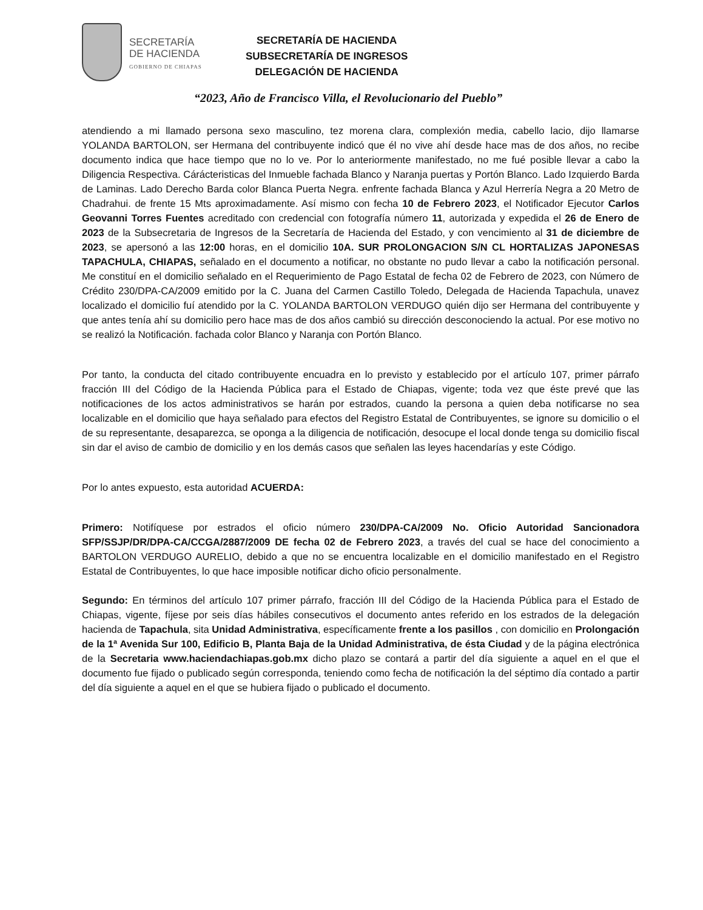SECRETARÍA
DE HACIENDA
GOBIERNO DE CHIAPAS
SECRETARÍA DE HACIENDA
SUBSECRETARÍA DE INGRESOS
DELEGACIÓN DE HACIENDA
“2023, Año de Francisco Villa, el Revolucionario del Pueblo”
atendiendo a mi llamado persona sexo masculino, tez morena clara, complexión media, cabello lacio, dijo llamarse YOLANDA BARTOLON, ser Hermana del contribuyente indicó que él no vive ahí desde hace mas de dos años, no recibe documento indica que hace tiempo que no lo ve. Por lo anteriormente manifestado, no me fué posible llevar a cabo la Diligencia Respectiva. Cárácteristicas del Inmueble fachada Blanco y Naranja puertas y Portón Blanco. Lado Izquierdo Barda de Laminas. Lado Derecho Barda color Blanca Puerta Negra. enfrente fachada Blanca y Azul Herrería Negra a 20 Metro de Chadrahui. de frente 15 Mts aproximadamente. Así mismo con fecha 10 de Febrero 2023, el Notificador Ejecutor Carlos Geovanni Torres Fuentes acreditado con credencial con fotografía número 11, autorizada y expedida el 26 de Enero de 2023 de la Subsecretaria de Ingresos de la Secretaría de Hacienda del Estado, y con vencimiento al 31 de diciembre de 2023, se apersonó a las 12:00 horas, en el domicilio 10A. SUR PROLONGACION S/N CL HORTALIZAS JAPONESAS TAPACHULA, CHIAPAS, señalado en el documento a notificar, no obstante no pudo llevar a cabo la notificación personal. Me constituí en el domicilio señalado en el Requerimiento de Pago Estatal de fecha 02 de Febrero de 2023, con Número de Crédito 230/DPA-CA/2009 emitido por la C. Juana del Carmen Castillo Toledo, Delegada de Hacienda Tapachula, unavez localizado el domicilio fuí atendido por la C. YOLANDA BARTOLON VERDUGO quién dijo ser Hermana del contribuyente y que antes tenía ahí su domicilio pero hace mas de dos años cambió su dirección desconociendo la actual. Por ese motivo no se realizó la Notificación. fachada color Blanco y Naranja con Portón Blanco.
Por tanto, la conducta del citado contribuyente encuadra en lo previsto y establecido por el artículo 107, primer párrafo fracción III del Código de la Hacienda Pública para el Estado de Chiapas, vigente; toda vez que éste prevé que las notificaciones de los actos administrativos se harán por estrados, cuando la persona a quien deba notificarse no sea localizable en el domicilio que haya señalado para efectos del Registro Estatal de Contribuyentes, se ignore su domicilio o el de su representante, desaparezca, se oponga a la diligencia de notificación, desocupe el local donde tenga su domicilio fiscal sin dar el aviso de cambio de domicilio y en los demás casos que señalen las leyes hacendarías y este Código.
Por lo antes expuesto, esta autoridad ACUERDA:
Primero: Notifíquese por estrados el oficio número 230/DPA-CA/2009 No. Oficio Autoridad Sancionadora SFP/SSJP/DR/DPA-CA/CCGA/2887/2009 DE fecha 02 de Febrero 2023, a través del cual se hace del conocimiento a BARTOLON VERDUGO AURELIO, debido a que no se encuentra localizable en el domicilio manifestado en el Registro Estatal de Contribuyentes, lo que hace imposible notificar dicho oficio personalmente.
Segundo: En términos del artículo 107 primer párrafo, fracción III del Código de la Hacienda Pública para el Estado de Chiapas, vigente, fíjese por seis días hábiles consecutivos el documento antes referido en los estrados de la delegación hacienda de Tapachula, sita Unidad Administrativa, específicamente frente a los pasillos , con domicilio en Prolongación de la 1ª Avenida Sur 100, Edificio B, Planta Baja de la Unidad Administrativa, de ésta Ciudad y de la página electrónica de la Secretaria www.haciendachiapas.gob.mx dicho plazo se contará a partir del día siguiente a aquel en el que el documento fue fijado o publicado según corresponda, teniendo como fecha de notificación la del séptimo día contado a partir del día siguiente a aquel en el que se hubiera fijado o publicado el documento.